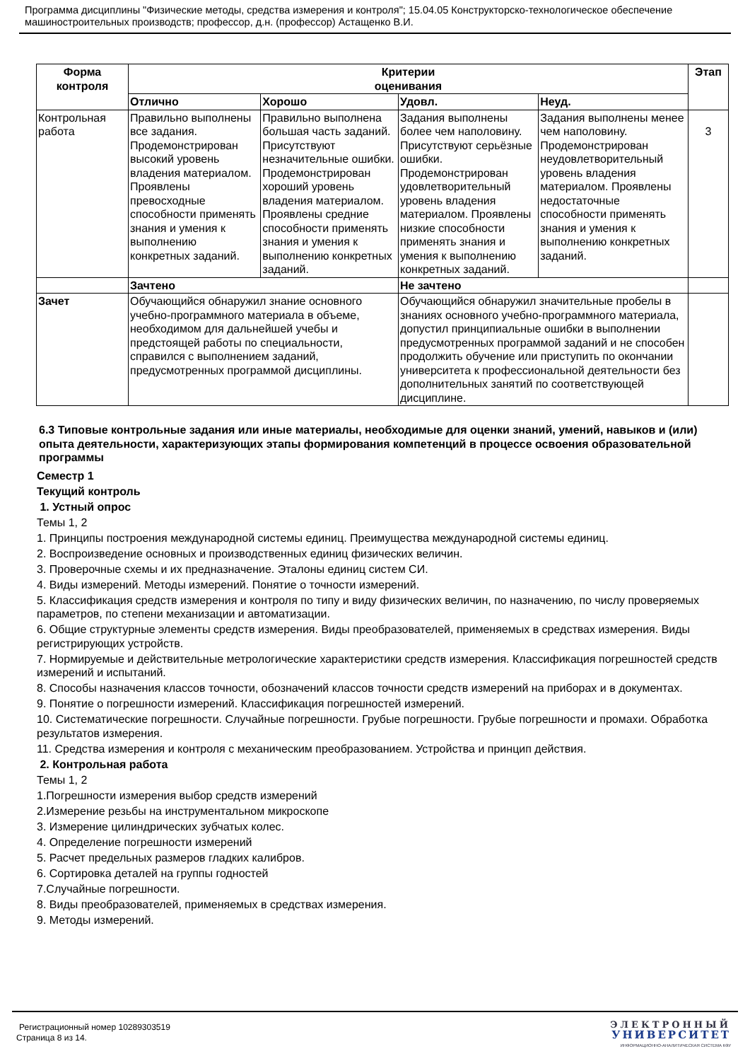Программа дисциплины "Физические методы, средства измерения и контроля"; 15.04.05 Конструкторско-технологическое обеспечение машиностроительных производств; профессор, д.н. (профессор) Астащенко В.И.
| Форма контроля | Критерии оценивания | | | | Этап |
| --- | --- | --- | --- | --- | --- |
| | Отлично | Хорошо | Удовл. | Неуд. | |
| Контрольная работа | Правильно выполнены все задания. Продемонстрирован высокий уровень владения материалом. Проявлены превосходные способности применять знания и умения к выполнению конкретных заданий. | Правильно выполнена большая часть заданий. Присутствуют незначительные ошибки. Продемонстрирован хороший уровень владения материалом. Проявлены средние способности применять знания и умения к выполнению конкретных заданий. | Задания выполнены более чем наполовину. Присутствуют серьёзные ошибки. Продемонстрирован удовлетворительный уровень владения материалом. Проявлены низкие способности применять знания и умения к выполнению конкретных заданий. | Задания выполнены менее чем наполовину. Продемонстрирован неудовлетворительный уровень владения материалом. Проявлены недостаточные способности применять знания и умения к выполнению конкретных заданий. | 3 |
| | Зачтено | | Не зачтено | | |
| Зачет | Обучающийся обнаружил знание основного учебно-программного материала в объеме, необходимом для дальнейшей учебы и предстоящей работы по специальности, справился с выполнением заданий, предусмотренных программой дисциплины. | | Обучающийся обнаружил значительные пробелы в знаниях основного учебно-программного материала, допустил принципиальные ошибки в выполнении предусмотренных программой заданий и не способен продолжить обучение или приступить по окончании университета к профессиональной деятельности без дополнительных занятий по соответствующей дисциплине. | | |
6.3 Типовые контрольные задания или иные материалы, необходимые для оценки знаний, умений, навыков и (или) опыта деятельности, характеризующих этапы формирования компетенций в процессе освоения образовательной программы
Семестр 1
Текущий контроль
1. Устный опрос
Темы 1, 2
1. Принципы построения международной системы единиц. Преимущества международной системы единиц.
2. Воспроизведение основных и производственных единиц физических величин.
3. Проверочные схемы и их предназначение. Эталоны единиц систем СИ.
4. Виды измерений. Методы измерений. Понятие о точности измерений.
5. Классификация средств измерения и контроля по типу и виду физических величин, по назначению, по числу проверяемых параметров, по степени механизации и автоматизации.
6. Общие структурные элементы средств измерения. Виды преобразователей, применяемых в средствах измерения. Виды регистрирующих устройств.
7. Нормируемые и действительные метрологические характеристики средств измерения. Классификация погрешностей средств измерений и испытаний.
8. Способы назначения классов точности, обозначений классов точности средств измерений на приборах и в документах.
9. Понятие о погрешности измерений. Классификация погрешностей измерений.
10. Систематические погрешности. Случайные погрешности. Грубые погрешности. Грубые погрешности и промахи. Обработка результатов измерения.
11. Средства измерения и контроля с механическим преобразованием. Устройства и принцип действия.
2. Контрольная работа
Темы 1, 2
1.Погрешности измерения выбор средств измерений
2.Измерение резьбы на инструментальном микроскопе
3. Измерение цилиндрических зубчатых колес.
4. Определение погрешности измерений
5. Расчет предельных размеров гладких калибров.
6. Сортировка деталей на группы годностей
7.Случайные погрешности.
8. Виды преобразователей, применяемых в средствах измерения.
9. Методы измерений.
Регистрационный номер 10289303519
Страница 8 из 14.
ЭЛЕКТРОННЫЙ
УНИВЕРСИТЕТ
ИНФОРМАЦИОННО-АНАЛИТИЧЕСКАЯ СИСТЕМА КФУ